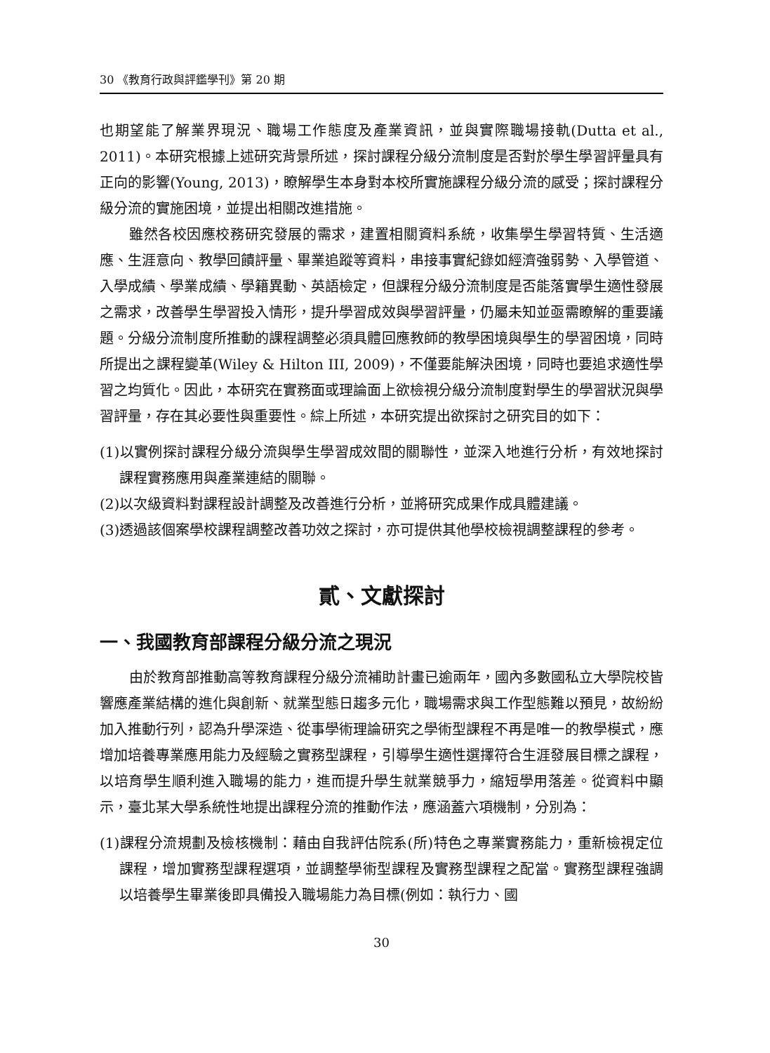30 《教育行政與評鑑學刊》第 20 期
也期望能了解業界現況、職場工作態度及產業資訊，並與實際職場接軌(Dutta et al., 2011)。本研究根據上述研究背景所述，探討課程分級分流制度是否對於學生學習評量具有正向的影響(Young, 2013)，瞭解學生本身對本校所實施課程分級分流的感受；探討課程分級分流的實施困境，並提出相關改進措施。
雖然各校因應校務研究發展的需求，建置相關資料系統，收集學生學習特質、生活適應、生涯意向、教學回饋評量、畢業追蹤等資料，串接事實紀錄如經濟強弱勢、入學管道、入學成績、學業成績、學籍異動、英語檢定，但課程分級分流制度是否能落實學生適性發展之需求，改善學生學習投入情形，提升學習成效與學習評量，仍屬未知並亟需瞭解的重要議題。分級分流制度所推動的課程調整必須具體回應教師的教學困境與學生的學習困境，同時所提出之課程變革(Wiley & Hilton III, 2009)，不僅要能解決困境，同時也要追求適性學習之均質化。因此，本研究在實務面或理論面上欲檢視分級分流制度對學生的學習狀況與學習評量，存在其必要性與重要性。綜上所述，本研究提出欲探討之研究目的如下：
(1)以實例探討課程分級分流與學生學習成效間的關聯性，並深入地進行分析，有效地探討課程實務應用與產業連結的關聯。
(2)以次級資料對課程設計調整及改善進行分析，並將研究成果作成具體建議。
(3)透過該個案學校課程調整改善功效之探討，亦可提供其他學校檢視調整課程的參考。
貳、文獻探討
一、我國教育部課程分級分流之現況
由於教育部推動高等教育課程分級分流補助計畫已逾兩年，國內多數國私立大學院校皆響應產業結構的進化與創新、就業型態日趨多元化，職場需求與工作型態難以預見，故紛紛加入推動行列，認為升學深造、從事學術理論研究之學術型課程不再是唯一的教學模式，應增加培養專業應用能力及經驗之實務型課程，引導學生適性選擇符合生涯發展目標之課程，以培育學生順利進入職場的能力，進而提升學生就業競爭力，縮短學用落差。從資料中顯示，臺北某大學系統性地提出課程分流的推動作法，應涵蓋六項機制，分別為：
(1)課程分流規劃及檢核機制：藉由自我評估院系(所)特色之專業實務能力，重新檢視定位課程，增加實務型課程選項，並調整學術型課程及實務型課程之配當。實務型課程強調以培養學生畢業後即具備投入職場能力為目標(例如：執行力、國
30